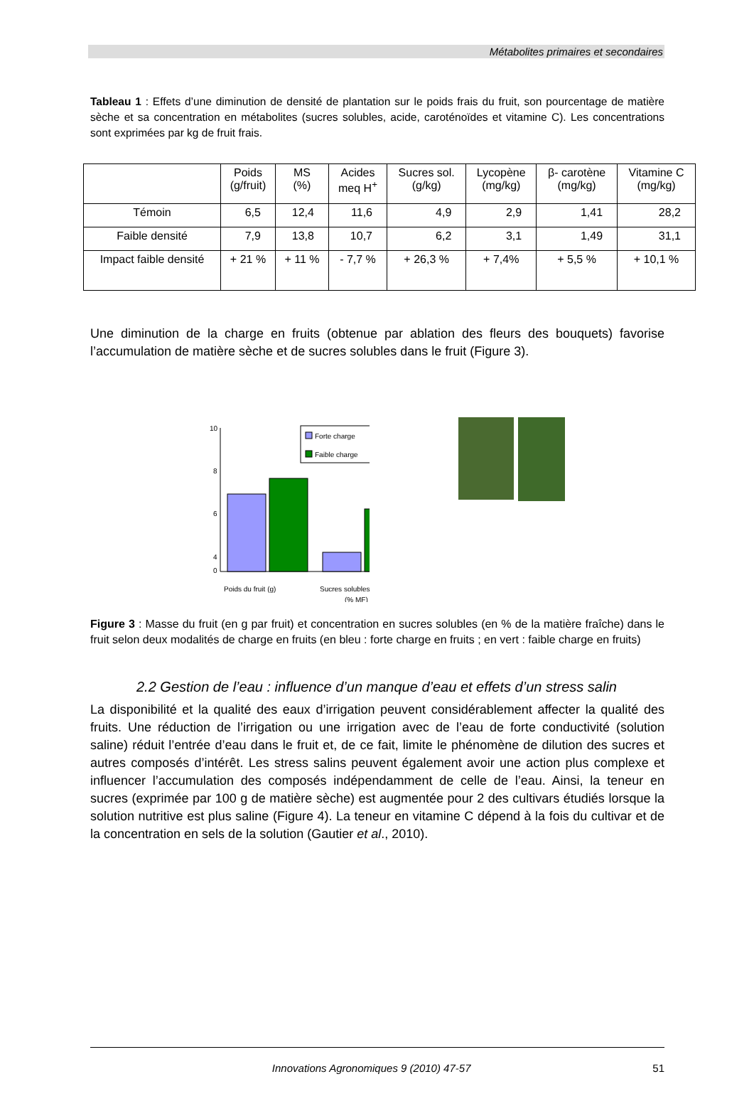Métabolites primaires et secondaires
Tableau 1 : Effets d’une diminution de densité de plantation sur le poids frais du fruit, son pourcentage de matière sèche et sa concentration en métabolites (sucres solubles, acide, caroténoïdes et vitamine C). Les concentrations sont exprimées par kg de fruit frais.
| | Poids (g/fruit) | MS (%) | Acides meq H<sup>+</sup> | Sucres sol. (g/kg) | Lycopène (mg/kg) | β- carotène (mg/kg) | Vitamine C (mg/kg) |
| --- | --- | --- | --- | --- | --- | --- | --- |
| Témoin | 6,5 | 12,4 | 11,6 | 4,9 | 2,9 | 1,41 | 28,2 |
| Faible densité | 7,9 | 13,8 | 10,7 | 6,2 | 3,1 | 1,49 | 31,1 |
| Impact faible densité | + 21 % | + 11 % | - 7,7 % | + 26,3 % | + 7,4% | + 5,5 % | + 10,1 % |
Une diminution de la charge en fruits (obtenue par ablation des fleurs des bouquets) favorise l’accumulation de matière sèche et de sucres solubles dans le fruit (Figure 3).
10
8
6
4
0
Forte charge
Faible charge
Poids du fruit (g)
Sucres solubles
(% MF)
Figure 3 : Masse du fruit (en g par fruit) et concentration en sucres solubles (en % de la matière fraîche) dans le fruit selon deux modalités de charge en fruits (en bleu : forte charge en fruits ; en vert : faible charge en fruits)
2.2 Gestion de l’eau : influence d’un manque d’eau et effets d’un stress salin
La disponibilité et la qualité des eaux d’irrigation peuvent considérablement affecter la qualité des fruits. Une réduction de l’irrigation ou une irrigation avec de l’eau de forte conductivité (solution saline) réduit l’entrée d’eau dans le fruit et, de ce fait, limite le phénomène de dilution des sucres et autres composés d’intérêt. Les stress salins peuvent également avoir une action plus complexe et influencer l’accumulation des composés indépendamment de celle de l’eau. Ainsi, la teneur en sucres (exprimée par 100 g de matière sèche) est augmentée pour 2 des cultivars étudiés lorsque la solution nutritive est plus saline (Figure 4). La teneur en vitamine C dépend à la fois du cultivar et de la concentration en sels de la solution (Gautier et al., 2010).
Innovations Agronomiques 9 (2010) 47-57 51